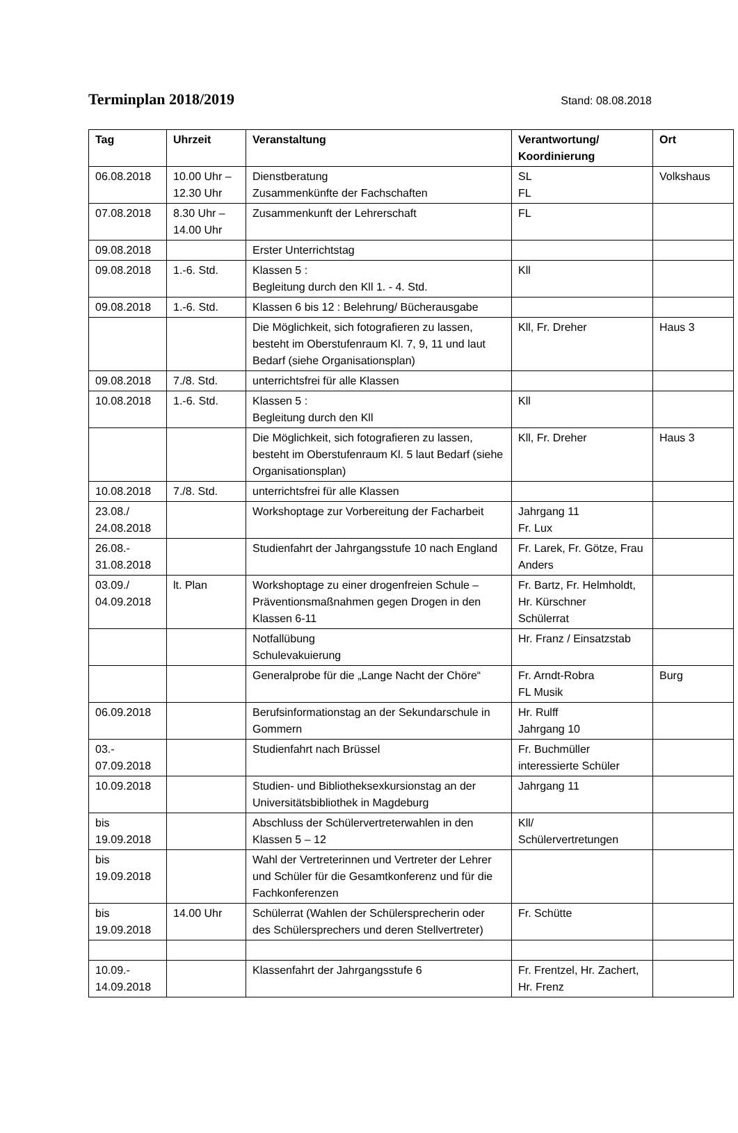Terminplan 2018/2019
Stand: 08.08.2018
| Tag | Uhrzeit | Veranstaltung | Verantwortung/ Koordinierung | Ort |
| --- | --- | --- | --- | --- |
| 06.08.2018 | 10.00 Uhr – 12.30 Uhr | Dienstberatung Zusammenkünfte der Fachschaften | SL FL | Volkshaus |
| 07.08.2018 | 8.30 Uhr – 14.00 Uhr | Zusammenkunft der Lehrerschaft | FL | |
| 09.08.2018 | | Erster Unterrichtstag | | |
| 09.08.2018 | 1.-6. Std. | Klassen 5 : Begleitung durch den Kll 1. - 4. Std. | Kll | |
| 09.08.2018 | 1.-6. Std. | Klassen 6 bis 12 : Belehrung/ Bücherausgabe | | |
| | | Die Möglichkeit, sich fotografieren zu lassen, besteht im Oberstufenraum Kl. 7, 9, 11 und laut Bedarf (siehe Organisationsplan) | Kll, Fr. Dreher | Haus 3 |
| 09.08.2018 | 7./8. Std. | unterrichtsfrei für alle Klassen | | |
| 10.08.2018 | 1.-6. Std. | Klassen 5 : Begleitung durch den Kll | Kll | |
| | | Die Möglichkeit, sich fotografieren zu lassen, besteht im Oberstufenraum Kl. 5 laut Bedarf (siehe Organisationsplan) | Kll, Fr. Dreher | Haus 3 |
| 10.08.2018 | 7./8. Std. | unterrichtsfrei für alle Klassen | | |
| 23.08./ 24.08.2018 | | Workshoptage zur Vorbereitung der Facharbeit | Jahrgang 11 Fr. Lux | |
| 26.08.- 31.08.2018 | | Studienfahrt der Jahrgangsstufe 10 nach England | Fr. Larek, Fr. Götze, Frau Anders | |
| 03.09./ 04.09.2018 | lt. Plan | Workshoptage zu einer drogenfreien Schule – Präventionsmaßnahmen gegen Drogen in den Klassen 6-11 | Fr. Bartz, Fr. Helmholdt, Hr. Kürschner Schülerrat | |
| | | Notfallübung Schulevakuierung | Hr. Franz / Einsatzstab | |
| | | Generalprobe für die „Lange Nacht der Chöre“ | Fr. Arndt-Robra FL Musik | Burg |
| 06.09.2018 | | Berufsinformationstag an der Sekundarschule in Gommern | Hr. Rulff Jahrgang 10 | |
| 03.- 07.09.2018 | | Studienfahrt nach Brüssel | Fr. Buchmüller interessierte Schüler | |
| 10.09.2018 | | Studien- und Bibliotheksexkursionstag an der Universitätsbibliothek in Magdeburg | Jahrgang 11 | |
| bis 19.09.2018 | | Abschluss der Schülervertreterwahlen in den Klassen 5 – 12 | Kll/ Schülervertretungen | |
| bis 19.09.2018 | | Wahl der Vertreterinnen und Vertreter der Lehrer und Schüler für die Gesamtkonferenz und für die Fachkonferenzen | | |
| bis 19.09.2018 | 14.00 Uhr | Schülerrat (Wahlen der Schülersprecherin oder des Schülersprechers und deren Stellvertreter) | Fr. Schütte | |
| 10.09.- 14.09.2018 | | Klassenfahrt der Jahrgangsstufe 6 | Fr. Frentzel, Hr. Zachert, Hr. Frenz | |